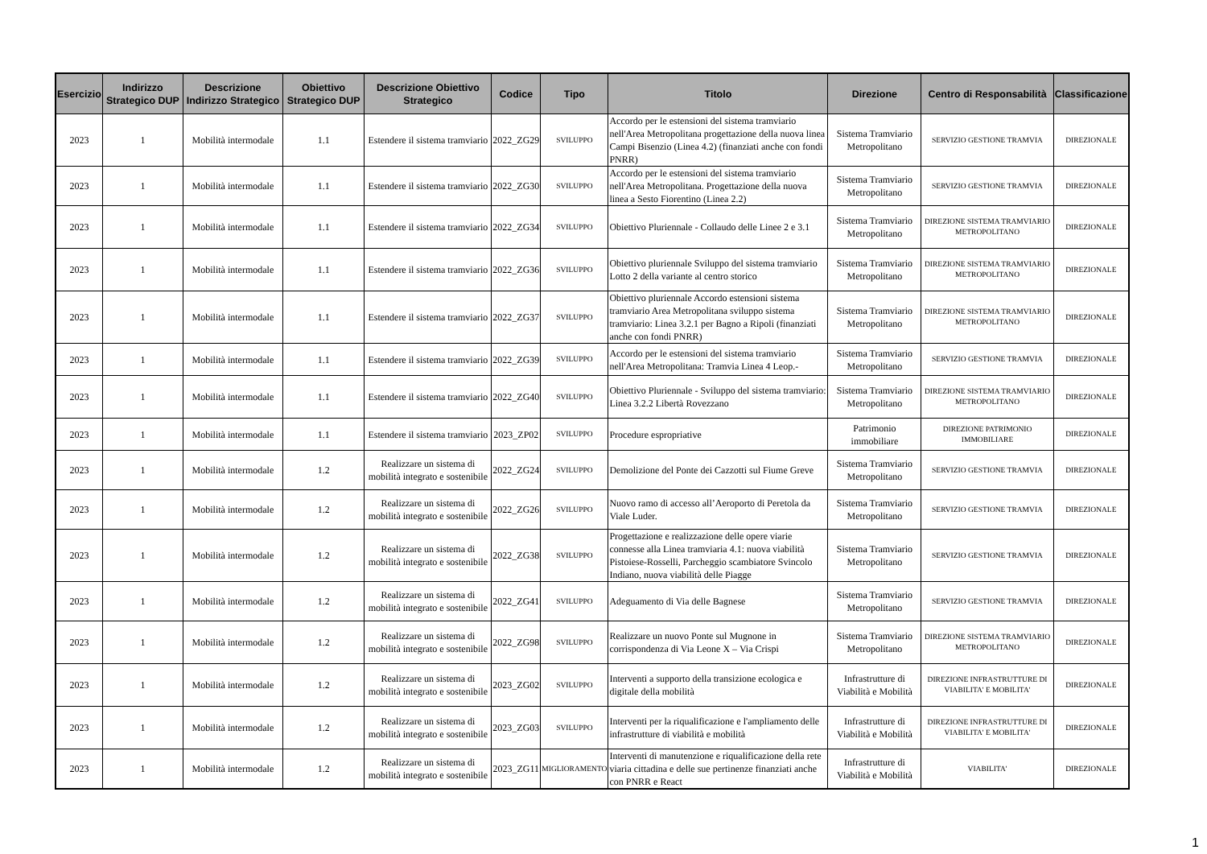| Esercizio | Indirizzo Strategico DUP | Descrizione Indirizzo Strategico | Obiettivo Strategico DUP | Descrizione Obiettivo Strategico | Codice | Tipo | Titolo | Direzione | Centro di Responsabilità | Classificazione |
| --- | --- | --- | --- | --- | --- | --- | --- | --- | --- | --- |
| 2023 | 1 | Mobilità intermodale | 1.1 | Estendere il sistema tramviario | 2022_ZG29 | SVILUPPO | Accordo per le estensioni del sistema tramviario nell'Area Metropolitana progettazione della nuova linea Campi Bisenzio (Linea 4.2) (finanziati anche con fondi PNRR) | Sistema Tramviario Metropolitano | SERVIZIO GESTIONE TRAMVIA | DIREZIONALE |
| 2023 | 1 | Mobilità intermodale | 1.1 | Estendere il sistema tramviario | 2022_ZG30 | SVILUPPO | Accordo per le estensioni del sistema tramviario nell'Area Metropolitana. Progettazione della nuova linea a Sesto Fiorentino (Linea 2.2) | Sistema Tramviario Metropolitano | SERVIZIO GESTIONE TRAMVIA | DIREZIONALE |
| 2023 | 1 | Mobilità intermodale | 1.1 | Estendere il sistema tramviario | 2022_ZG34 | SVILUPPO | Obiettivo Pluriennale - Collaudo delle Linee 2 e 3.1 | Sistema Tramviario Metropolitano | DIREZIONE SISTEMA TRAMVIARIO METROPOLITANO | DIREZIONALE |
| 2023 | 1 | Mobilità intermodale | 1.1 | Estendere il sistema tramviario | 2022_ZG36 | SVILUPPO | Obiettivo pluriennale Sviluppo del sistema tramviario Lotto 2 della variante al centro storico | Sistema Tramviario Metropolitano | DIREZIONE SISTEMA TRAMVIARIO METROPOLITANO | DIREZIONALE |
| 2023 | 1 | Mobilità intermodale | 1.1 | Estendere il sistema tramviario | 2022_ZG37 | SVILUPPO | Obiettivo pluriennale Accordo estensioni sistema tramviario Area Metropolitana sviluppo sistema tramviario: Linea 3.2.1 per Bagno a Ripoli (finanziati anche con fondi PNRR) | Sistema Tramviario Metropolitano | DIREZIONE SISTEMA TRAMVIARIO METROPOLITANO | DIREZIONALE |
| 2023 | 1 | Mobilità intermodale | 1.1 | Estendere il sistema tramviario | 2022_ZG39 | SVILUPPO | Accordo per le estensioni del sistema tramviario nell'Area Metropolitana: Tramvia Linea 4 Leop.- | Sistema Tramviario Metropolitano | SERVIZIO GESTIONE TRAMVIA | DIREZIONALE |
| 2023 | 1 | Mobilità intermodale | 1.1 | Estendere il sistema tramviario | 2022_ZG40 | SVILUPPO | Obiettivo Pluriennale - Sviluppo del sistema tramviario: Linea 3.2.2 Libertà Rovezzano | Sistema Tramviario Metropolitano | DIREZIONE SISTEMA TRAMVIARIO METROPOLITANO | DIREZIONALE |
| 2023 | 1 | Mobilità intermodale | 1.1 | Estendere il sistema tramviario | 2023_ZP02 | SVILUPPO | Procedure espropriative | Patrimonio immobiliare | DIREZIONE PATRIMONIO IMMOBILIARE | DIREZIONALE |
| 2023 | 1 | Mobilità intermodale | 1.2 | Realizzare un sistema di mobilità integrato e sostenibile | 2022_ZG24 | SVILUPPO | Demolizione del Ponte dei Cazzotti sul Fiume Greve | Sistema Tramviario Metropolitano | SERVIZIO GESTIONE TRAMVIA | DIREZIONALE |
| 2023 | 1 | Mobilità intermodale | 1.2 | Realizzare un sistema di mobilità integrato e sostenibile | 2022_ZG26 | SVILUPPO | Nuovo ramo di accesso all’Aeroporto di Peretola da Viale Luder. | Sistema Tramviario Metropolitano | SERVIZIO GESTIONE TRAMVIA | DIREZIONALE |
| 2023 | 1 | Mobilità intermodale | 1.2 | Realizzare un sistema di mobilità integrato e sostenibile | 2022_ZG38 | SVILUPPO | Progettazione e realizzazione delle opere viarie connesse alla Linea tramviaria 4.1: nuova viabilità Pistoiese-Rosselli, Parcheggio scambiatore Svincolo Indiano, nuova viabilità delle Piagge | Sistema Tramviario Metropolitano | SERVIZIO GESTIONE TRAMVIA | DIREZIONALE |
| 2023 | 1 | Mobilità intermodale | 1.2 | Realizzare un sistema di mobilità integrato e sostenibile | 2022_ZG41 | SVILUPPO | Adeguamento di Via delle Bagnese | Sistema Tramviario Metropolitano | SERVIZIO GESTIONE TRAMVIA | DIREZIONALE |
| 2023 | 1 | Mobilità intermodale | 1.2 | Realizzare un sistema di mobilità integrato e sostenibile | 2022_ZG98 | SVILUPPO | Realizzare un nuovo Ponte sul Mugnone in corrispondenza di Via Leone X – Via Crispi | Sistema Tramviario Metropolitano | DIREZIONE SISTEMA TRAMVIARIO METROPOLITANO | DIREZIONALE |
| 2023 | 1 | Mobilità intermodale | 1.2 | Realizzare un sistema di mobilità integrato e sostenibile | 2023_ZG02 | SVILUPPO | Interventi a supporto della transizione ecologica e digitale della mobilità | Infrastrutture di Viabilità e Mobilità | DIREZIONE INFRASTRUTTURE DI VIABILITA' E MOBILITA' | DIREZIONALE |
| 2023 | 1 | Mobilità intermodale | 1.2 | Realizzare un sistema di mobilità integrato e sostenibile | 2023_ZG03 | SVILUPPO | Interventi per la riqualificazione e l'ampliamento delle infrastrutture di viabilità e mobilità | Infrastrutture di Viabilità e Mobilità | DIREZIONE INFRASTRUTTURE DI VIABILITA' E MOBILITA' | DIREZIONALE |
| 2023 | 1 | Mobilità intermodale | 1.2 | Realizzare un sistema di mobilità integrato e sostenibile | 2023_ZG11 | MIGLIORAMENTO | Interventi di manutenzione e riqualificazione della rete viaria cittadina e delle sue pertinenze finanziati anche con PNRR e React | Infrastrutture di Viabilità e Mobilità | VIABILITA' | DIREZIONALE |
1